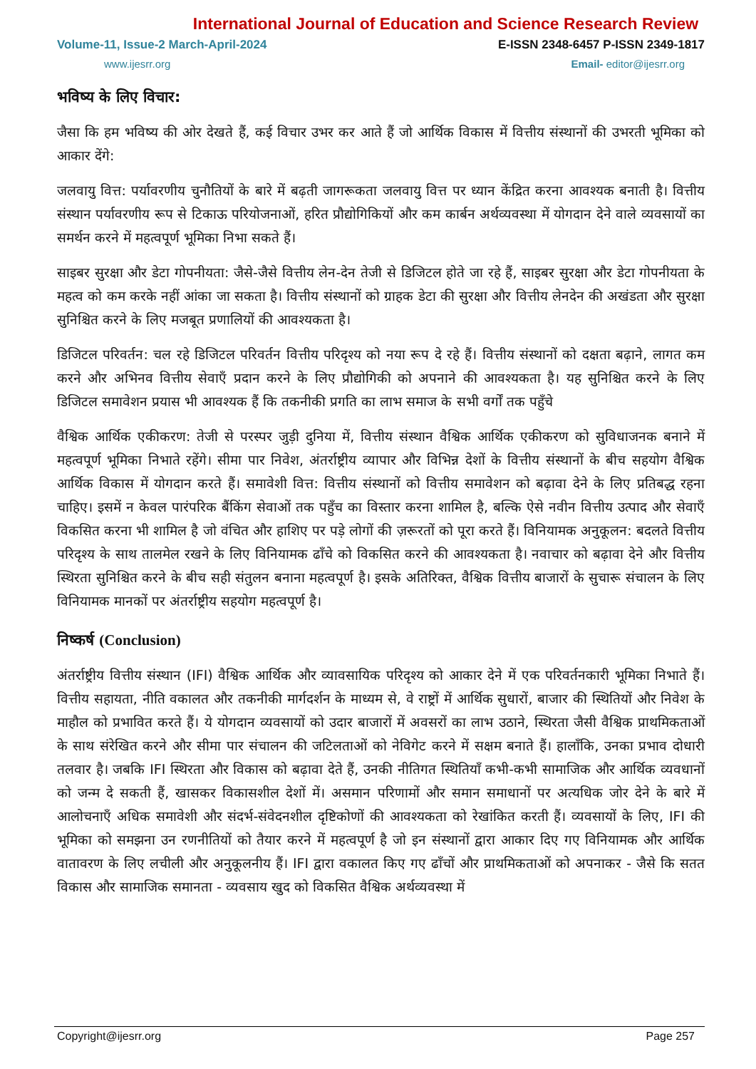International Journal of Education and Science Research Review
Volume-11, Issue-2 March-April-2024 E-ISSN 2348-6457 P-ISSN 2349-1817
www.ijesrr.org Email- editor@ijesrr.org
भविष्य के लिए विचार:
जैसा कि हम भविष्य की ओर देखते हैं, कई विचार उभर कर आते हैं जो आर्थिक विकास में वित्तीय संस्थानों की उभरती भूमिका को आकार देंगे:
जलवायु वित्त: पर्यावरणीय चुनौतियों के बारे में बढ़ती जागरूकता जलवायु वित्त पर ध्यान केंद्रित करना आवश्यक बनाती है। वित्तीय संस्थान पर्यावरणीय रूप से टिकाऊ परियोजनाओं, हरित प्रौद्योगिकियों और कम कार्बन अर्थव्यवस्था में योगदान देने वाले व्यवसायों का समर्थन करने में महत्वपूर्ण भूमिका निभा सकते हैं।
साइबर सुरक्षा और डेटा गोपनीयता: जैसे-जैसे वित्तीय लेन-देन तेजी से डिजिटल होते जा रहे हैं, साइबर सुरक्षा और डेटा गोपनीयता के महत्व को कम करके नहीं आंका जा सकता है। वित्तीय संस्थानों को ग्राहक डेटा की सुरक्षा और वित्तीय लेनदेन की अखंडता और सुरक्षा सुनिश्चित करने के लिए मजबूत प्रणालियों की आवश्यकता है।
डिजिटल परिवर्तन: चल रहे डिजिटल परिवर्तन वित्तीय परिदृश्य को नया रूप दे रहे हैं। वित्तीय संस्थानों को दक्षता बढ़ाने, लागत कम करने और अभिनव वित्तीय सेवाएँ प्रदान करने के लिए प्रौद्योगिकी को अपनाने की आवश्यकता है। यह सुनिश्चित करने के लिए डिजिटल समावेशन प्रयास भी आवश्यक हैं कि तकनीकी प्रगति का लाभ समाज के सभी वर्गों तक पहुँचे
वैश्विक आर्थिक एकीकरण: तेजी से परस्पर जुड़ी दुनिया में, वित्तीय संस्थान वैश्विक आर्थिक एकीकरण को सुविधाजनक बनाने में महत्वपूर्ण भूमिका निभाते रहेंगे। सीमा पार निवेश, अंतर्राष्ट्रीय व्यापार और विभिन्न देशों के वित्तीय संस्थानों के बीच सहयोग वैश्विक आर्थिक विकास में योगदान करते हैं। समावेशी वित्त: वित्तीय संस्थानों को वित्तीय समावेशन को बढ़ावा देने के लिए प्रतिबद्ध रहना चाहिए। इसमें न केवल पारंपरिक बैंकिंग सेवाओं तक पहुँच का विस्तार करना शामिल है, बल्कि ऐसे नवीन वित्तीय उत्पाद और सेवाएँ विकसित करना भी शामिल है जो वंचित और हाशिए पर पड़े लोगों की ज़रूरतों को पूरा करते हैं। विनियामक अनुकूलन: बदलते वित्तीय परिदृश्य के साथ तालमेल रखने के लिए विनियामक ढाँचे को विकसित करने की आवश्यकता है। नवाचार को बढ़ावा देने और वित्तीय स्थिरता सुनिश्चित करने के बीच सही संतुलन बनाना महत्वपूर्ण है। इसके अतिरिक्त, वैश्विक वित्तीय बाजारों के सुचारू संचालन के लिए विनियामक मानकों पर अंतर्राष्ट्रीय सहयोग महत्वपूर्ण है।
निष्कर्ष (Conclusion)
अंतर्राष्ट्रीय वित्तीय संस्थान (IFI) वैश्विक आर्थिक और व्यावसायिक परिदृश्य को आकार देने में एक परिवर्तनकारी भूमिका निभाते हैं। वित्तीय सहायता, नीति वकालत और तकनीकी मार्गदर्शन के माध्यम से, वे राष्ट्रों में आर्थिक सुधारों, बाजार की स्थितियों और निवेश के माहौल को प्रभावित करते हैं। ये योगदान व्यवसायों को उदार बाजारों में अवसरों का लाभ उठाने, स्थिरता जैसी वैश्विक प्राथमिकताओं के साथ संरेखित करने और सीमा पार संचालन की जटिलताओं को नेविगेट करने में सक्षम बनाते हैं। हालाँकि, उनका प्रभाव दोधारी तलवार है। जबकि IFI स्थिरता और विकास को बढ़ावा देते हैं, उनकी नीतिगत स्थितियाँ कभी-कभी सामाजिक और आर्थिक व्यवधानों को जन्म दे सकती हैं, खासकर विकासशील देशों में। असमान परिणामों और समान समाधानों पर अत्यधिक जोर देने के बारे में आलोचनाएँ अधिक समावेशी और संदर्भ-संवेदनशील दृष्टिकोणों की आवश्यकता को रेखांकित करती हैं। व्यवसायों के लिए, IFI की भूमिका को समझना उन रणनीतियों को तैयार करने में महत्वपूर्ण है जो इन संस्थानों द्वारा आकार दिए गए विनियामक और आर्थिक वातावरण के लिए लचीली और अनुकूलनीय हैं। IFI द्वारा वकालत किए गए ढाँचों और प्राथमिकताओं को अपनाकर - जैसे कि सतत विकास और सामाजिक समानता - व्यवसाय खुद को विकसित वैश्विक अर्थव्यवस्था में
Copyright@ijesrr.org Page 257